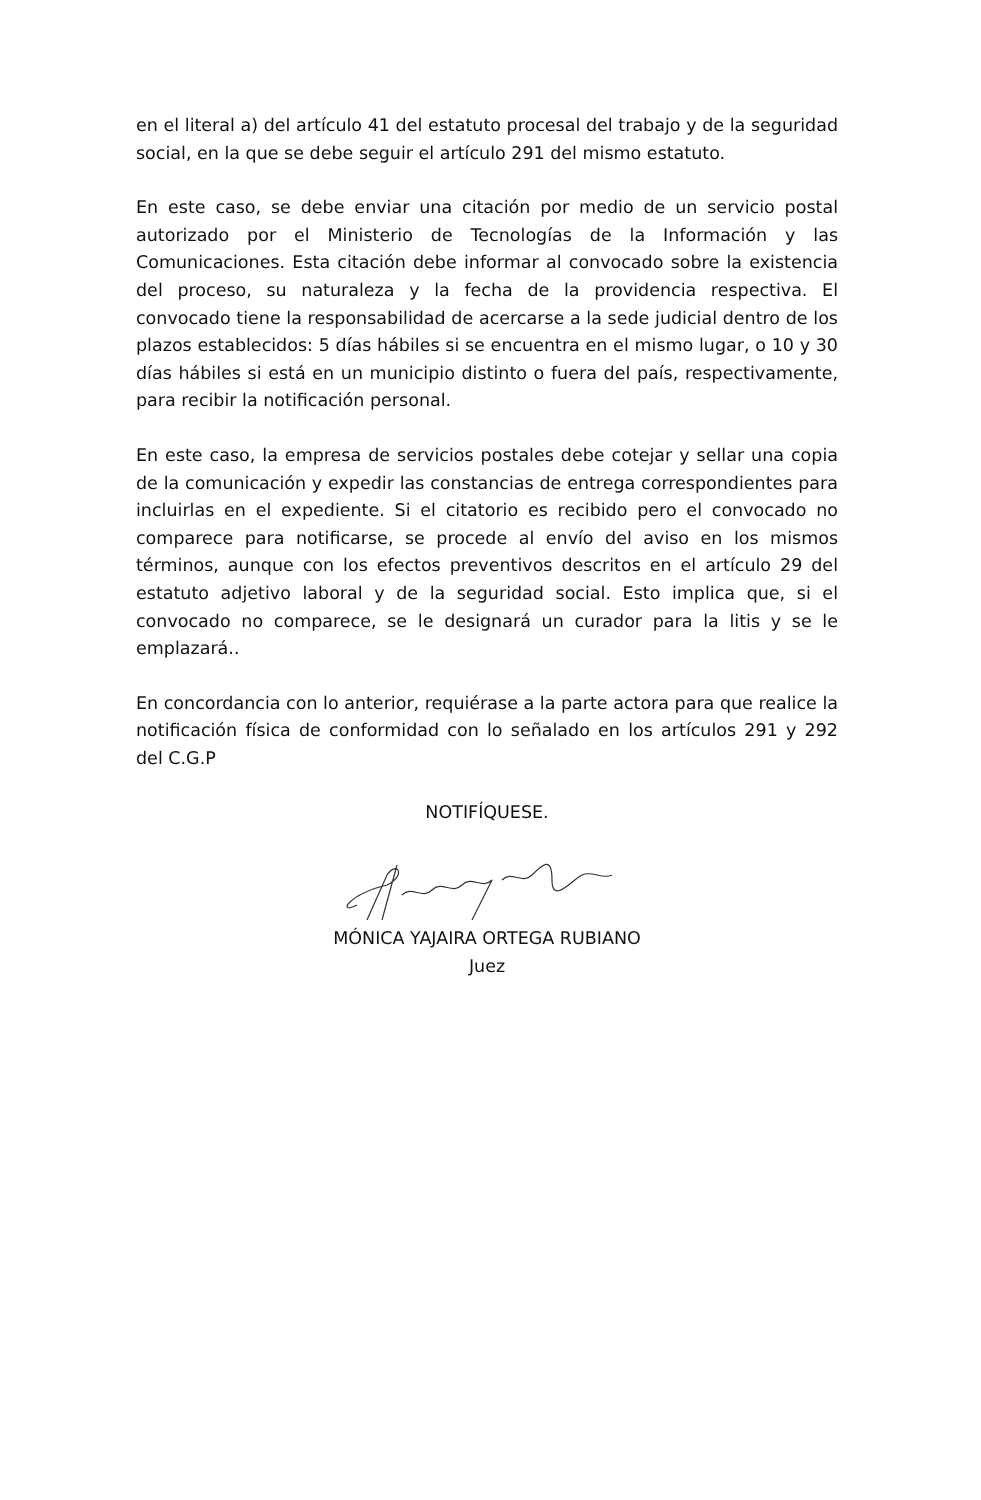en el literal a) del artículo 41 del estatuto procesal del trabajo y de la seguridad social, en la que se debe seguir el artículo 291 del mismo estatuto.
En este caso, se debe enviar una citación por medio de un servicio postal autorizado por el Ministerio de Tecnologías de la Información y las Comunicaciones. Esta citación debe informar al convocado sobre la existencia del proceso, su naturaleza y la fecha de la providencia respectiva. El convocado tiene la responsabilidad de acercarse a la sede judicial dentro de los plazos establecidos: 5 días hábiles si se encuentra en el mismo lugar, o 10 y 30 días hábiles si está en un municipio distinto o fuera del país, respectivamente, para recibir la notificación personal.
En este caso, la empresa de servicios postales debe cotejar y sellar una copia de la comunicación y expedir las constancias de entrega correspondientes para incluirlas en el expediente. Si el citatorio es recibido pero el convocado no comparece para notificarse, se procede al envío del aviso en los mismos términos, aunque con los efectos preventivos descritos en el artículo 29 del estatuto adjetivo laboral y de la seguridad social. Esto implica que, si el convocado no comparece, se le designará un curador para la litis y se le emplazará..
En concordancia con lo anterior, requiérase a la parte actora para que realice la notificación física de conformidad con lo señalado en los artículos 291 y 292 del C.G.P
NOTIFÍQUESE.
MÓNICA YAJAIRA ORTEGA RUBIANO
Juez